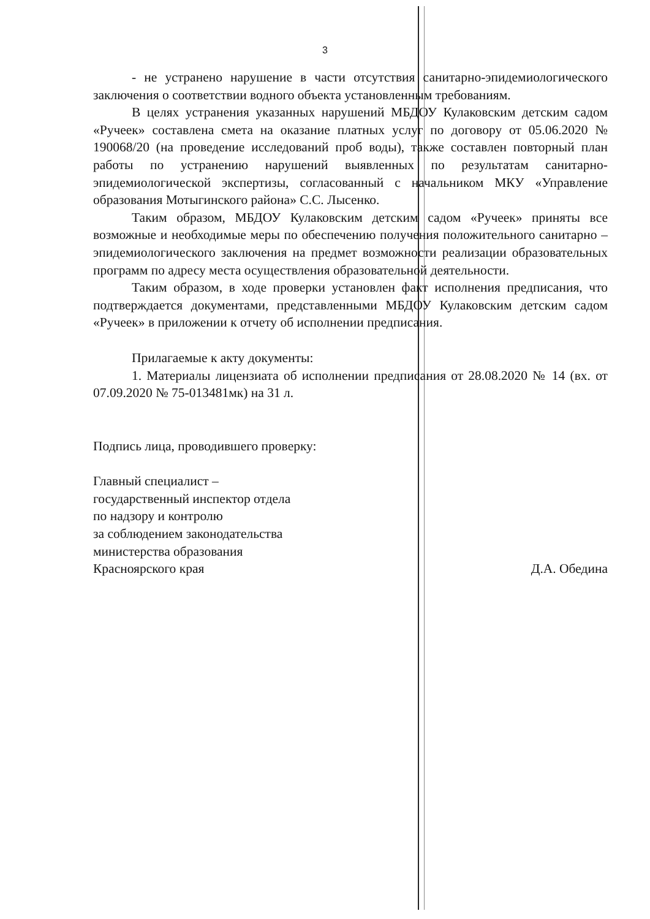3
- не устранено нарушение в части отсутствия санитарно-эпидемиологического заключения о соответствии водного объекта установленным требованиям.
В целях устранения указанных нарушений МБДОУ Кулаковским детским садом «Ручеек» составлена смета на оказание платных услуг по договору от 05.06.2020 № 190068/20 (на проведение исследований проб воды), также составлен повторный план работы по устранению нарушений выявленных по результатам санитарно-эпидемиологической экспертизы, согласованный с начальником МКУ «Управление образования Мотыгинского района» С.С. Лысенко.
Таким образом, МБДОУ Кулаковским детским садом «Ручеек» приняты все возможные и необходимые меры по обеспечению получения положительного санитарно – эпидемиологического заключения на предмет возможности реализации образовательных программ по адресу места осуществления образовательной деятельности.
Таким образом, в ходе проверки установлен факт исполнения предписания, что подтверждается документами, представленными МБДОУ Кулаковским детским садом «Ручеек» в приложении к отчету об исполнении предписания.
Прилагаемые к акту документы:
1. Материалы лицензиата об исполнении предписания от 28.08.2020 № 14 (вх. от 07.09.2020 № 75-013481мк) на 31 л.
Подпись лица, проводившего проверку:
Главный специалист –
государственный инспектор отдела
по надзору и контролю
за соблюдением законодательства
министерства образования
Красноярского края
Д.А. Обедина